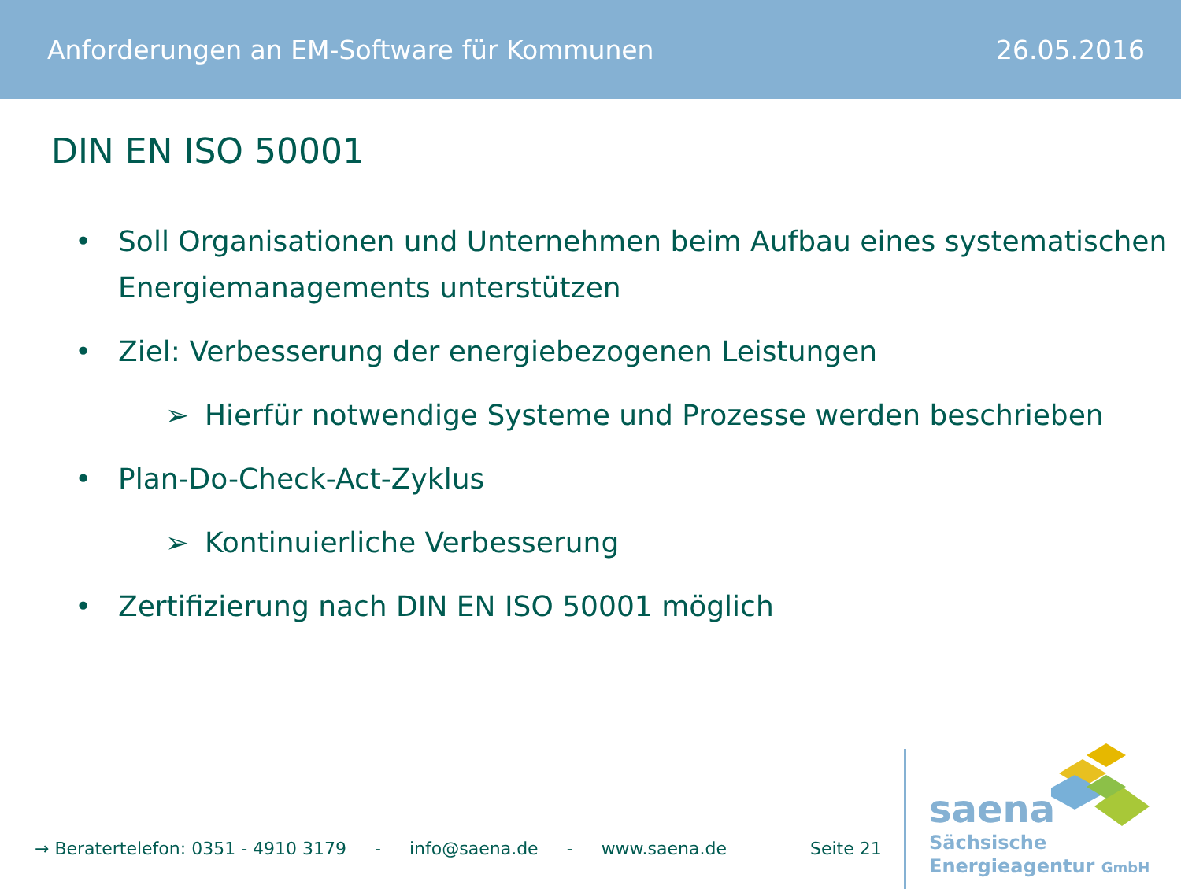Anforderungen an EM-Software für Kommunen 26.05.2016
DIN EN ISO 50001
• Soll Organisationen und Unternehmen beim Aufbau eines systematischen Energiemanagements unterstützen
• Ziel: Verbesserung der energiebezogenen Leistungen
➢ Hierfür notwendige Systeme und Prozesse werden beschrieben
• Plan-Do-Check-Act-Zyklus
➢ Kontinuierliche Verbesserung
• Zertifizierung nach DIN EN ISO 50001 möglich
→ Beratertelefon: 0351 - 4910 3179 - info@saena.de - www.saena.de Seite 21
saena
Sächsische
Energieagentur GmbH